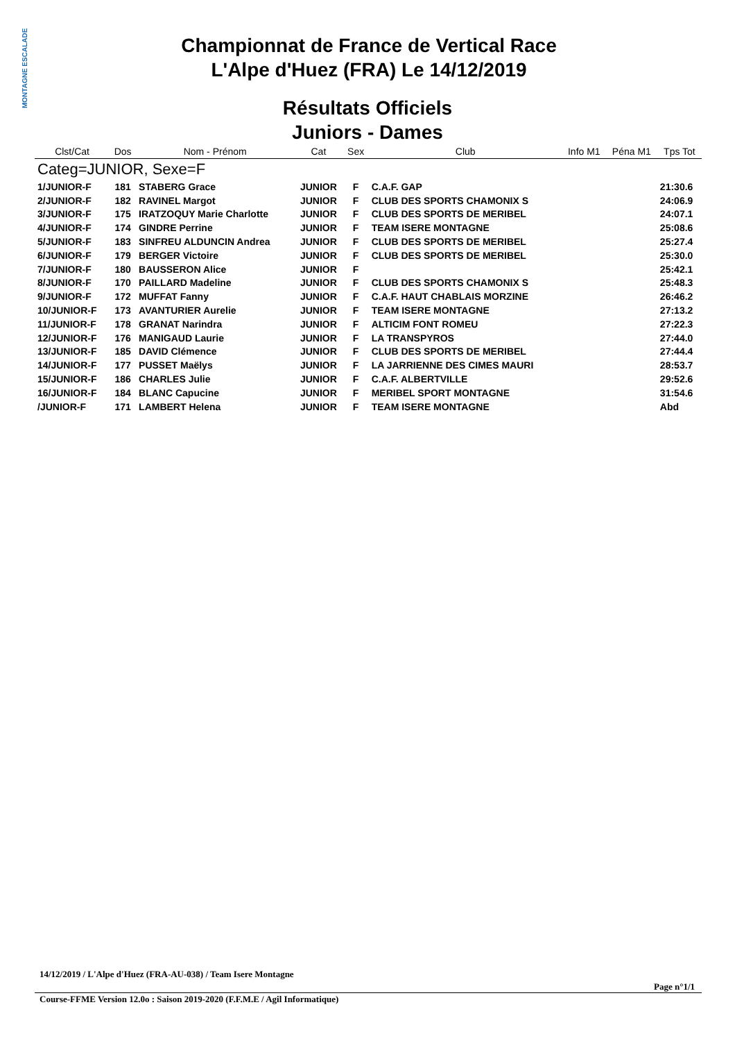MONTAGNE ESCALADE
Championnat de France de Vertical Race
L'Alpe d'Huez (FRA) Le 14/12/2019
Résultats Officiels
Juniors - Dames
| Clst/Cat | Dos | Nom - Prénom | Cat | Sex | Club | Info M1 | Péna M1 | Tps Tot |
| --- | --- | --- | --- | --- | --- | --- | --- | --- |
| Categ=JUNIOR, Sexe=F | | | | | | | | |
| 1/JUNIOR-F | 181 | STABERG Grace | JUNIOR | F | C.A.F. GAP | | | 21:30.6 |
| 2/JUNIOR-F | 182 | RAVINEL Margot | JUNIOR | F | CLUB DES SPORTS CHAMONIX S | | | 24:06.9 |
| 3/JUNIOR-F | 175 | IRATZOQUY Marie Charlotte | JUNIOR | F | CLUB DES SPORTS DE MERIBEL | | | 24:07.1 |
| 4/JUNIOR-F | 174 | GINDRE Perrine | JUNIOR | F | TEAM ISERE MONTAGNE | | | 25:08.6 |
| 5/JUNIOR-F | 183 | SINFREU ALDUNCIN Andrea | JUNIOR | F | CLUB DES SPORTS DE MERIBEL | | | 25:27.4 |
| 6/JUNIOR-F | 179 | BERGER Victoire | JUNIOR | F | CLUB DES SPORTS DE MERIBEL | | | 25:30.0 |
| 7/JUNIOR-F | 180 | BAUSSERON Alice | JUNIOR | F | | | | 25:42.1 |
| 8/JUNIOR-F | 170 | PAILLARD Madeline | JUNIOR | F | CLUB DES SPORTS CHAMONIX S | | | 25:48.3 |
| 9/JUNIOR-F | 172 | MUFFAT Fanny | JUNIOR | F | C.A.F. HAUT CHABLAIS MORZINE | | | 26:46.2 |
| 10/JUNIOR-F | 173 | AVANTURIER Aurelie | JUNIOR | F | TEAM ISERE MONTAGNE | | | 27:13.2 |
| 11/JUNIOR-F | 178 | GRANAT Narindra | JUNIOR | F | ALTICIM FONT ROMEU | | | 27:22.3 |
| 12/JUNIOR-F | 176 | MANIGAUD Laurie | JUNIOR | F | LA TRANSPYROS | | | 27:44.0 |
| 13/JUNIOR-F | 185 | DAVID Clémence | JUNIOR | F | CLUB DES SPORTS DE MERIBEL | | | 27:44.4 |
| 14/JUNIOR-F | 177 | PUSSET Maëlys | JUNIOR | F | LA JARRIENNE DES CIMES MAURI | | | 28:53.7 |
| 15/JUNIOR-F | 186 | CHARLES Julie | JUNIOR | F | C.A.F. ALBERTVILLE | | | 29:52.6 |
| 16/JUNIOR-F | 184 | BLANC Capucine | JUNIOR | F | MERIBEL SPORT MONTAGNE | | | 31:54.6 |
| /JUNIOR-F | 171 | LAMBERT Helena | JUNIOR | F | TEAM ISERE MONTAGNE | | | Abd |
14/12/2019 / L'Alpe d'Huez (FRA-AU-038) / Team Isere Montagne
Page n°1/1
Course-FFME Version 12.0o : Saison 2019-2020 (F.F.M.E / Agil Informatique)